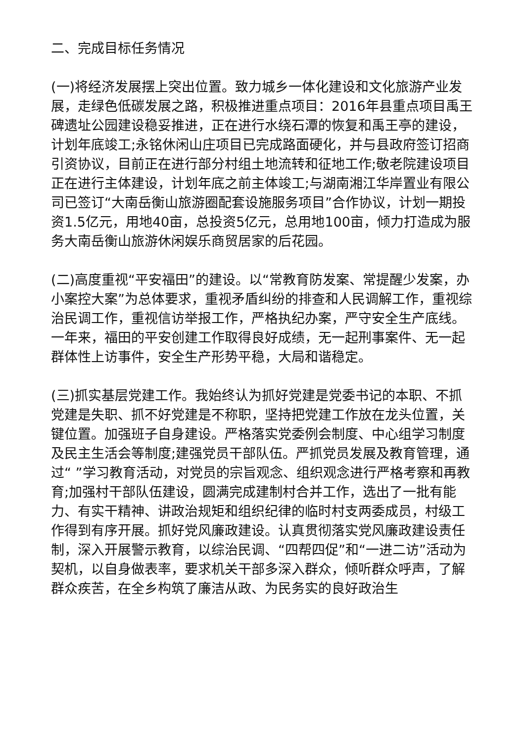二、完成目标任务情况
(一)将经济发展摆上突出位置。致力城乡一体化建设和文化旅游产业发展，走绿色低碳发展之路，积极推进重点项目：2016年县重点项目禹王碑遗址公园建设稳妥推进，正在进行水绕石潭的恢复和禹王亭的建设，计划年底竣工;永铭休闲山庄项目已完成路面硬化，并与县政府签订招商引资协议，目前正在进行部分村组土地流转和征地工作;敬老院建设项目正在进行主体建设，计划年底之前主体竣工;与湖南湘江华岸置业有限公司已签订“大南岳衡山旅游圈配套设施服务项目”合作协议，计划一期投资1.5亿元，用地40亩，总投资5亿元，总用地100亩，倾力打造成为服务大南岳衡山旅游休闲娱乐商贸居家的后花园。
(二)高度重视“平安福田”的建设。以“常教育防发案、常提醒少发案，办小案控大案”为总体要求，重视矛盾纠纷的排查和人民调解工作，重视综治民调工作，重视信访举报工作，严格执纪办案，严守安全生产底线。一年来，福田的平安创建工作取得良好成绩，无一起刑事案件、无一起群体性上访事件，安全生产形势平稳，大局和谐稳定。
(三)抓实基层党建工作。我始终认为抓好党建是党委书记的本职、不抓党建是失职、抓不好党建是不称职，坚持把党建工作放在龙头位置，关键位置。加强班子自身建设。严格落实党委例会制度、中心组学习制度及民主生活会等制度;建强党员干部队伍。严抓党员发展及教育管理，通过“ ”学习教育活动，对党员的宗旨观念、组织观念进行严格考察和再教育;加强村干部队伍建设，圆满完成建制村合并工作，选出了一批有能力、有实干精神、讲政治规矩和组织纪律的临时村支两委成员，村级工作得到有序开展。抓好党风廉政建设。认真贯彻落实党风廉政建设责任制，深入开展警示教育，以综治民调、“四帮四促”和“一进二访”活动为契机，以自身做表率，要求机关干部多深入群众，倾听群众呼声，了解群众疾苦，在全乡构筑了廉洁从政、为民务实的良好政治生